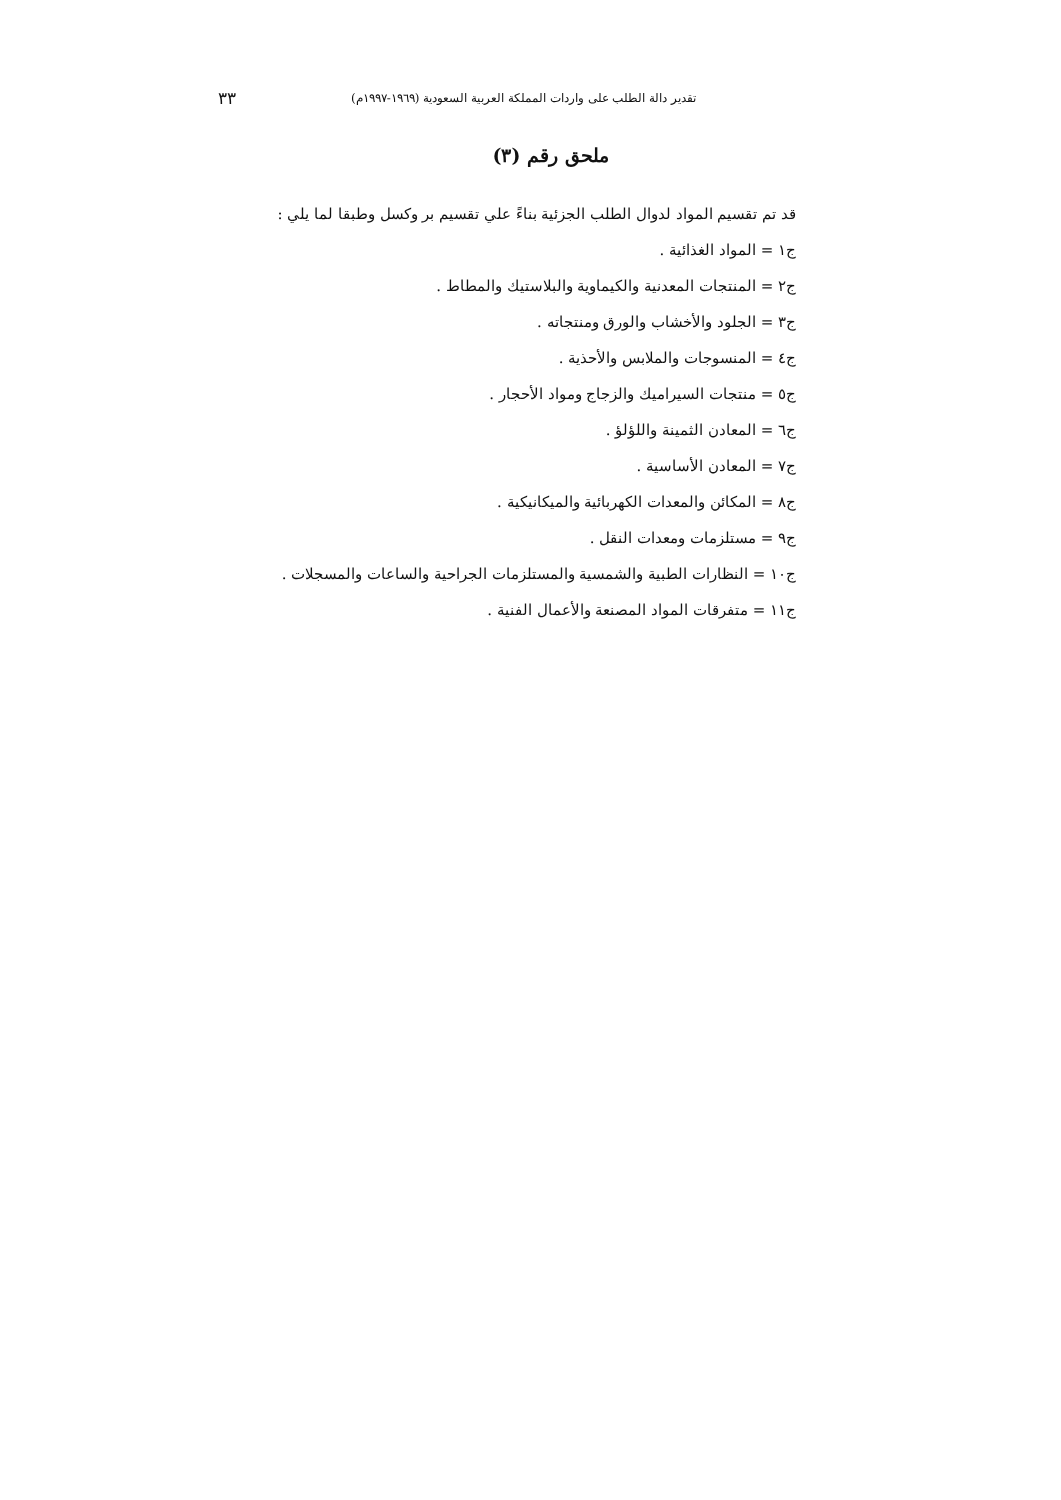تقدير دالة الطلب على واردات المملكة العربية السعودية (١٩٦٩-١٩٩٧م) ٣٣
ملحق رقم (٣)
قد تم تقسيم المواد لدوال الطلب الجزئية بناءً علي تقسيم بر وكسل وطبقا لما يلي :
ج١ = المواد الغذائية .
ج٢ = المنتجات المعدنية والكيماوية والبلاستيك والمطاط .
ج٣ = الجلود والأخشاب والورق ومنتجاته .
ج٤ = المنسوجات والملابس والأحذية .
ج٥ = منتجات السيراميك والزجاج ومواد الأحجار .
ج٦ = المعادن الثمينة واللؤلؤ .
ج٧ = المعادن الأساسية .
ج٨ = المكائن والمعدات الكهربائية والميكانيكية .
ج٩ = مستلزمات ومعدات النقل .
ج١٠ = النظارات الطبية والشمسية والمستلزمات الجراحية والساعات والمسجلات .
ج١١ = متفرقات المواد المصنعة والأعمال الفنية .